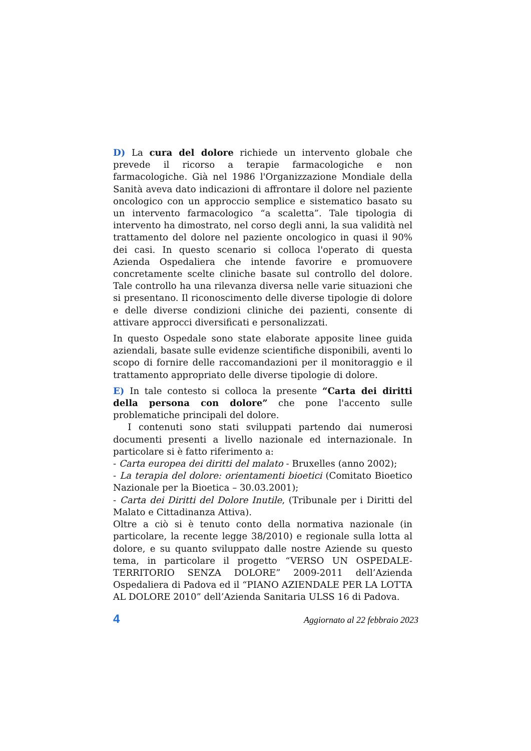D) La cura del dolore richiede un intervento globale che prevede il ricorso a terapie farmacologiche e non farmacologiche. Già nel 1986 l'Organizzazione Mondiale della Sanità aveva dato indicazioni di affrontare il dolore nel paziente oncologico con un approccio semplice e sistematico basato su un intervento farmacologico “a scaletta”. Tale tipologia di intervento ha dimostrato, nel corso degli anni, la sua validità nel trattamento del dolore nel paziente oncologico in quasi il 90% dei casi. In questo scenario si colloca l'operato di questa Azienda Ospedaliera che intende favorire e promuovere concretamente scelte cliniche basate sul controllo del dolore. Tale controllo ha una rilevanza diversa nelle varie situazioni che si presentano. Il riconoscimento delle diverse tipologie di dolore e delle diverse condizioni cliniche dei pazienti, consente di attivare approcci diversificati e personalizzati.
In questo Ospedale sono state elaborate apposite linee guida aziendali, basate sulle evidenze scientifiche disponibili, aventi lo scopo di fornire delle raccomandazioni per il monitoraggio e il trattamento appropriato delle diverse tipologie di dolore.
E) In tale contesto si colloca la presente “Carta dei diritti della persona con dolore” che pone l'accento sulle problematiche principali del dolore.
I contenuti sono stati sviluppati partendo dai numerosi documenti presenti a livello nazionale ed internazionale. In particolare si è fatto riferimento a:
- Carta europea dei diritti del malato - Bruxelles (anno 2002);
- La terapia del dolore: orientamenti bioetici (Comitato Bioetico Nazionale per la Bioetica – 30.03.2001);
- Carta dei Diritti del Dolore Inutile, (Tribunale per i Diritti del Malato e Cittadinanza Attiva).
Oltre a ciò si è tenuto conto della normativa nazionale (in particolare, la recente legge 38/2010) e regionale sulla lotta al dolore, e su quanto sviluppato dalle nostre Aziende su questo tema, in particolare il progetto “VERSO UN OSPEDALE-TERRITORIO SENZA DOLORE” 2009-2011 dell’Azienda Ospedaliera di Padova ed il “PIANO AZIENDALE PER LA LOTTA AL DOLORE 2010” dell’Azienda Sanitaria ULSS 16 di Padova.
4 Aggiornato al 22 febbraio 2023